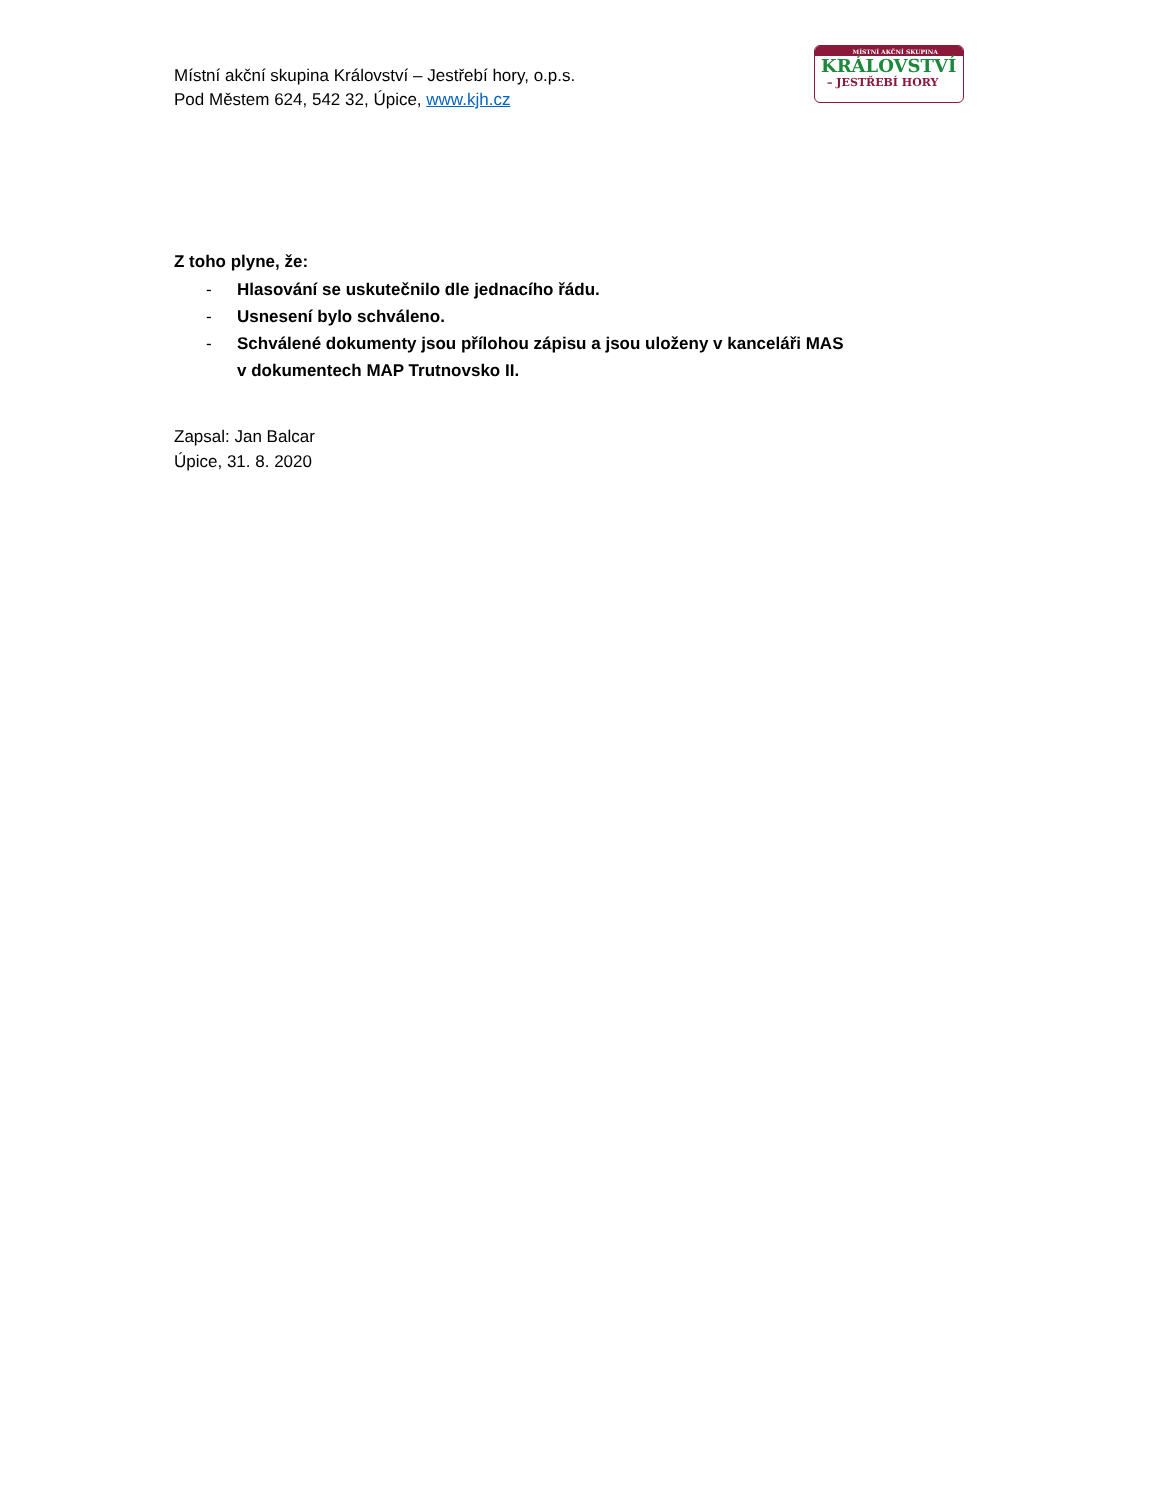Místní akční skupina Království – Jestřebí hory, o.p.s.
Pod Městem 624, 542 32, Úpice, www.kjh.cz
MÍSTNÍ AKČNÍ SKUPINA
KRÁLOVSTVÍ
– JESTŘEBÍ HORY
Z toho plyne, že:
- Hlasování se uskutečnilo dle jednacího řádu.
- Usnesení bylo schváleno.
- Schválené dokumenty jsou přílohou zápisu a jsou uloženy v kanceláři MAS
v dokumentech MAP Trutnovsko II.
Zapsal: Jan Balcar
Úpice, 31. 8. 2020